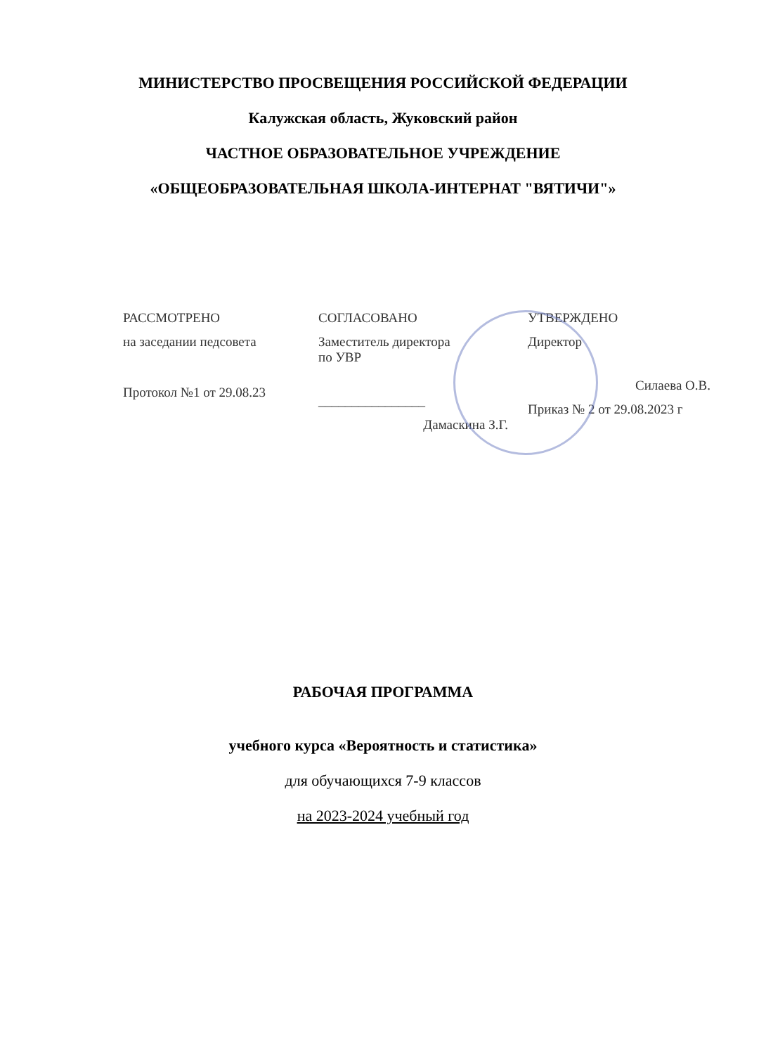МИНИСТЕРСТВО ПРОСВЕЩЕНИЯ РОССИЙСКОЙ ФЕДЕРАЦИИ
Калужская область, Жуковский район
ЧАСТНОЕ ОБРАЗОВАТЕЛЬНОЕ УЧРЕЖДЕНИЕ
«ОБЩЕОБРАЗОВАТЕЛЬНАЯ ШКОЛА-ИНТЕРНАТ "ВЯТИЧИ"»
РАССМОТРЕНО
на заседании педсовета
Протокол №1 от 29.08.23
СОГЛАСОВАНО
Заместитель директора
по УВР
________________
Дамаскина З.Г.
УТВЕРЖДЕНО
Директор
Силаева О.В.
Приказ № 2 от 29.08.2023 г
РАБОЧАЯ ПРОГРАММА
учебного курса «Вероятность и статистика»
для обучающихся 7-9 классов
на 2023-2024 учебный год